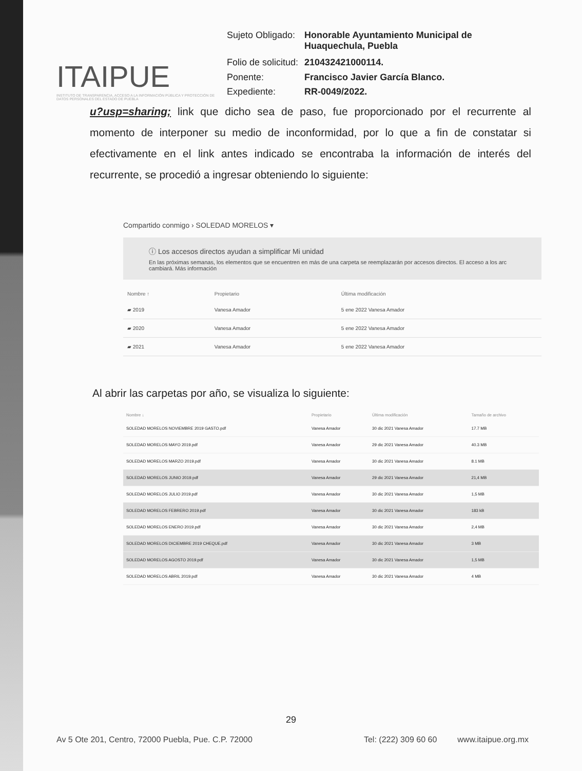ITAIPUE
INSTITUTO DE TRANSPARENCIA, ACCESO A LA INFORMACIÓN PÚBLICA Y PROTECCIÓN DE DATOS PERSONALES DEL ESTADO DE PUEBLA
| Sujeto Obligado: | Honorable Ayuntamiento Municipal de Huaquechula, Puebla |
| Folio de solicitud: | 210432421000114. |
| Ponente: | Francisco Javier García Blanco. |
| Expediente: | RR-0049/2022. |
u?usp=sharing; link que dicho sea de paso, fue proporcionado por el recurrente al momento de interponer su medio de inconformidad, por lo que a fin de constatar si efectivamente en el link antes indicado se encontraba la información de interés del recurrente, se procedió a ingresar obteniendo lo siguiente:
Compartido conmigo › SOLEDAD MORELOS ▾
ⓘ Los accesos directos ayudan a simplificar Mi unidad
En las próximas semanas, los elementos que se encuentren en más de una carpeta se reemplazarán por accesos directos. El acceso a los arc cambiará. Más información
| Nombre ↑ | Propietario | Última modificación |
| --- | --- | --- |
| ▰ 2019 | Vanesa Amador | 5 ene 2022 Vanesa Amador |
| ▰ 2020 | Vanesa Amador | 5 ene 2022 Vanesa Amador |
| ▰ 2021 | Vanesa Amador | 5 ene 2022 Vanesa Amador |
Al abrir las carpetas por año, se visualiza lo siguiente:
| Nombre ↓ | Propietario | Última modificación | Tamaño de archivo |
| --- | --- | --- | --- |
| SOLEDAD MORELOS NOVIEMBRE 2019 GASTO.pdf | Vanesa Amador | 30 dic 2021 Vanesa Amador | 17.7 MB |
| SOLEDAD MORELOS MAYO 2019.pdf | Vanesa Amador | 29 dic 2021 Vanesa Amador | 40.3 MB |
| SOLEDAD MORELOS MARZO 2019.pdf | Vanesa Amador | 30 dic 2021 Vanesa Amador | 8.1 MB |
| SOLEDAD MORELOS JUNIO 2019.pdf | Vanesa Amador | 29 dic 2021 Vanesa Amador | 21,4 MB |
| SOLEDAD MORELOS JULIO 2019.pdf | Vanesa Amador | 30 dic 2021 Vanesa Amador | 1,5 MB |
| SOLEDAD MORELOS FEBRERO 2019.pdf | Vanesa Amador | 30 dic 2021 Vanesa Amador | 183 kB |
| SOLEDAD MORELOS ENERO 2019.pdf | Vanesa Amador | 30 dic 2021 Vanesa Amador | 2,4 MB |
| SOLEDAD MORELOS DICIEMBRE 2019 CHEQUE.pdf | Vanesa Amador | 30 dic 2021 Vanesa Amador | 3 MB |
| SOLEDAD MORELOS AGOSTO 2019.pdf | Vanesa Amador | 30 dic 2021 Vanesa Amador | 1,5 MB |
| SOLEDAD MORELOS ABRIL 2019.pdf | Vanesa Amador | 30 dic 2021 Vanesa Amador | 4 MB |
29
Av 5 Ote 201, Centro, 72000 Puebla, Pue. C.P. 72000 Tel: (222) 309 60 60 www.itaipue.org.mx